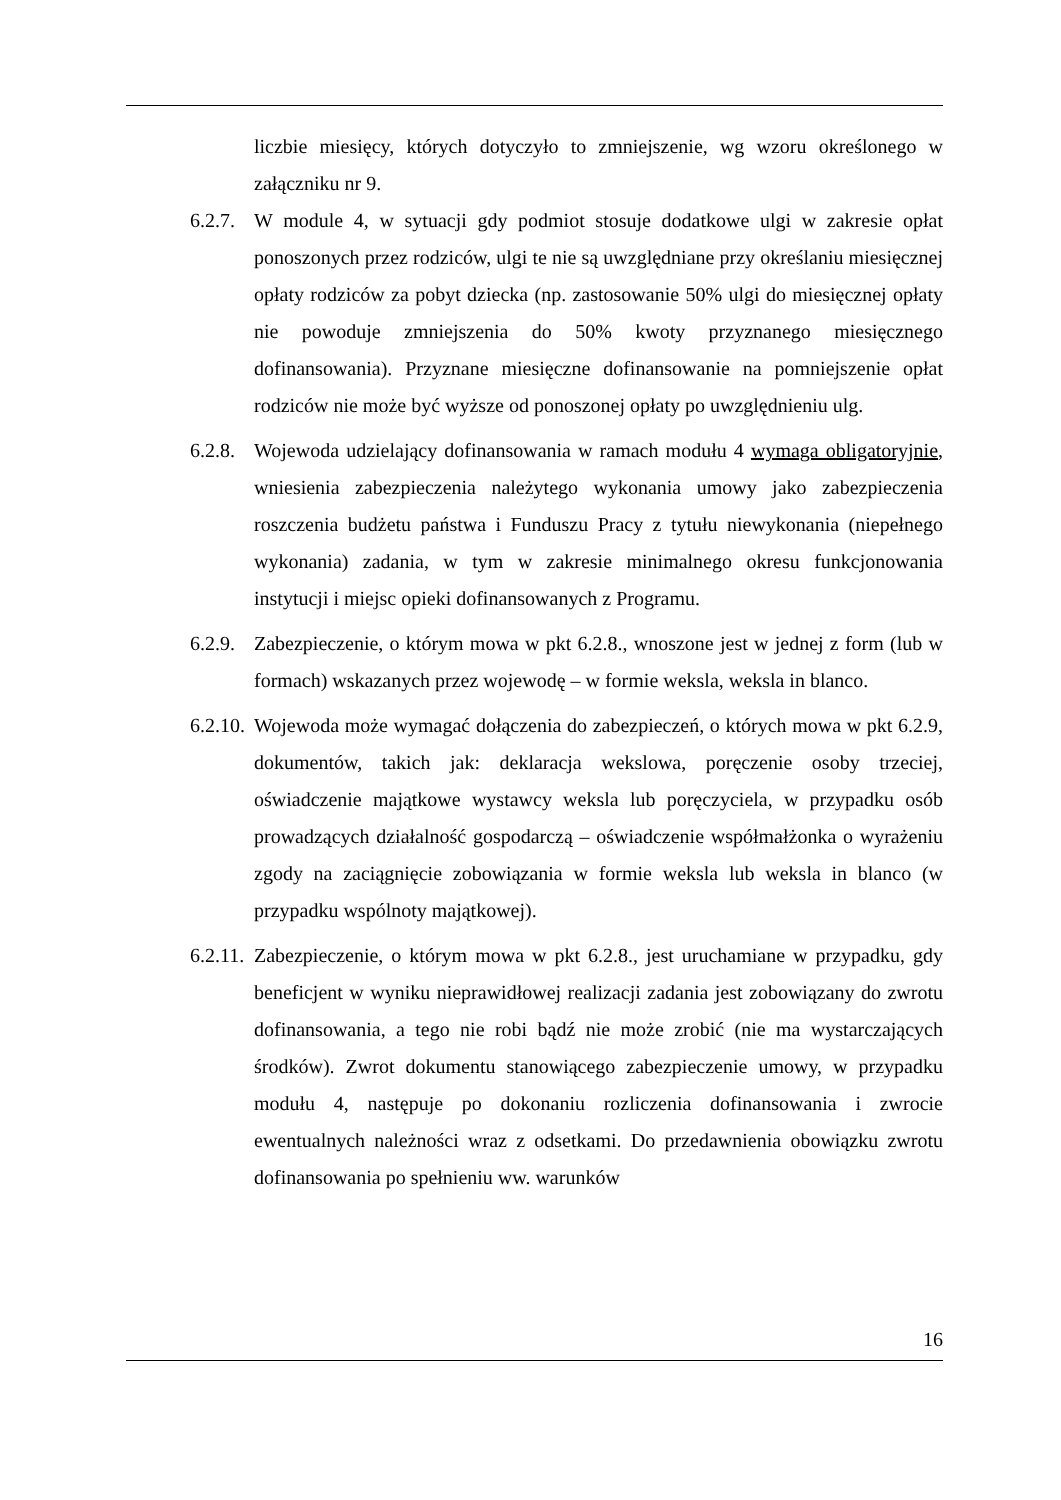liczbie miesięcy, których dotyczyło to zmniejszenie, wg wzoru określonego w załączniku nr 9.
6.2.7.
W module 4, w sytuacji gdy podmiot stosuje dodatkowe ulgi w zakresie opłat ponoszonych przez rodziców, ulgi te nie są uwzględniane przy określaniu miesięcznej opłaty rodziców za pobyt dziecka (np. zastosowanie 50% ulgi do miesięcznej opłaty nie powoduje zmniejszenia do 50% kwoty przyznanego miesięcznego dofinansowania). Przyznane miesięczne dofinansowanie na pomniejszenie opłat rodziców nie może być wyższe od ponoszonej opłaty po uwzględnieniu ulg.
6.2.8.
Wojewoda udzielający dofinansowania w ramach modułu 4 wymaga obligatoryjnie, wniesienia zabezpieczenia należytego wykonania umowy jako zabezpieczenia roszczenia budżetu państwa i Funduszu Pracy z tytułu niewykonania (niepełnego wykonania) zadania, w tym w zakresie minimalnego okresu funkcjonowania instytucji i miejsc opieki dofinansowanych z Programu.
6.2.9.
Zabezpieczenie, o którym mowa w pkt 6.2.8., wnoszone jest w jednej z form (lub w formach) wskazanych przez wojewodę – w formie weksla, weksla in blanco.
6.2.10.
Wojewoda może wymagać dołączenia do zabezpieczeń, o których mowa w pkt 6.2.9, dokumentów, takich jak: deklaracja wekslowa, poręczenie osoby trzeciej, oświadczenie majątkowe wystawcy weksla lub poręczyciela, w przypadku osób prowadzących działalność gospodarczą – oświadczenie współmałżonka o wyrażeniu zgody na zaciągnięcie zobowiązania w formie weksla lub weksla in blanco (w przypadku wspólnoty majątkowej).
6.2.11.
Zabezpieczenie, o którym mowa w pkt 6.2.8., jest uruchamiane w przypadku, gdy beneficjent w wyniku nieprawidłowej realizacji zadania jest zobowiązany do zwrotu dofinansowania, a tego nie robi bądź nie może zrobić (nie ma wystarczających środków). Zwrot dokumentu stanowiącego zabezpieczenie umowy, w przypadku modułu 4, następuje po dokonaniu rozliczenia dofinansowania i zwrocie ewentualnych należności wraz z odsetkami. Do przedawnienia obowiązku zwrotu dofinansowania po spełnieniu ww. warunków
16